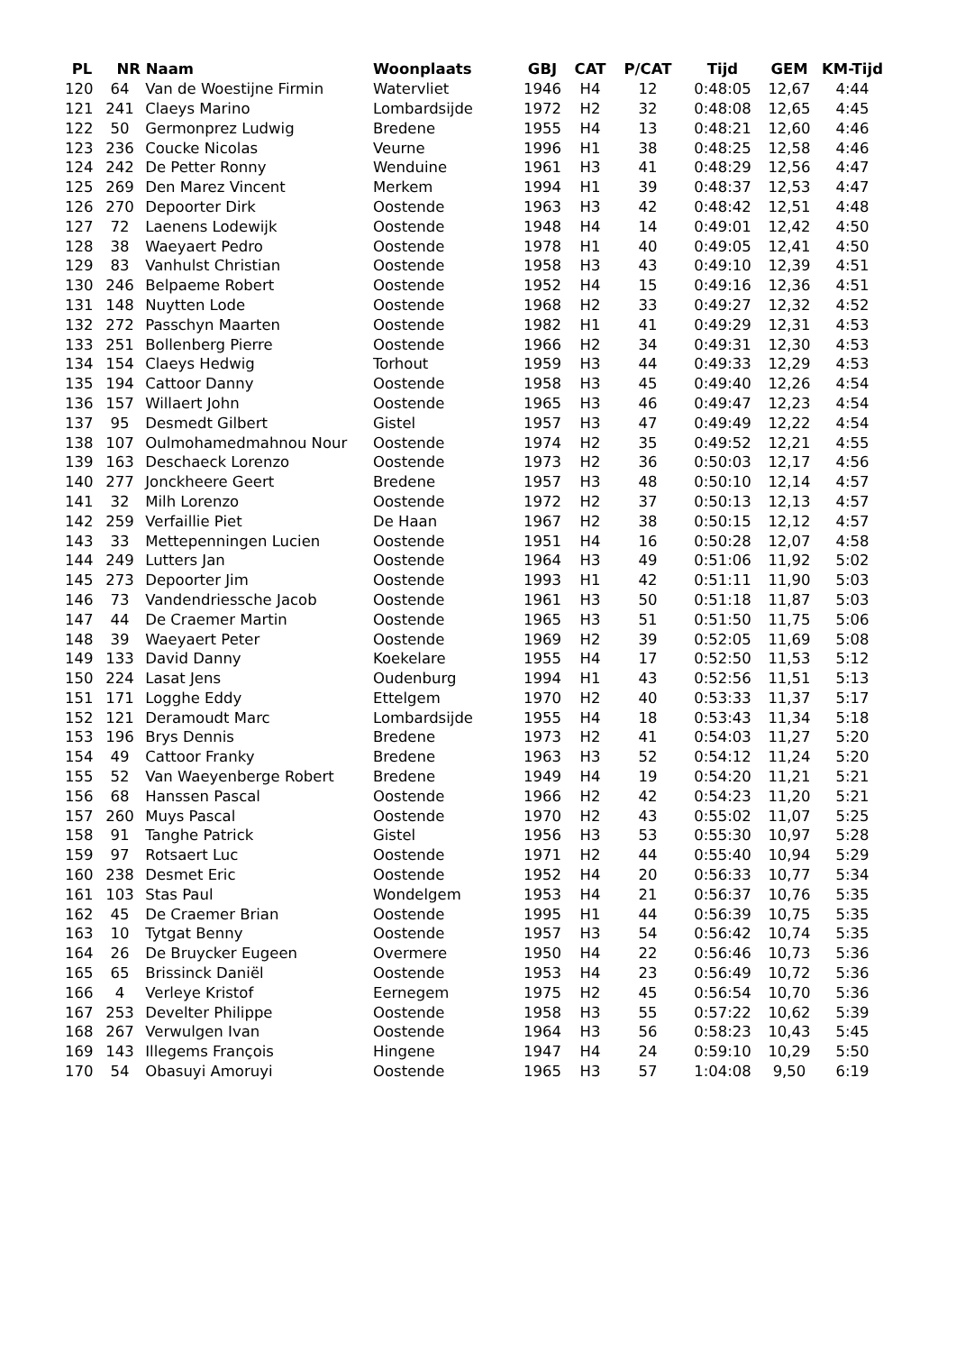| PL | NR | Naam | Woonplaats | GBJ | CAT | P/CAT | Tijd | GEM | KM-Tijd |
| --- | --- | --- | --- | --- | --- | --- | --- | --- | --- |
| 120 | 64 | Van de Woestijne Firmin | Watervliet | 1946 | H4 | 12 | 0:48:05 | 12,67 | 4:44 |
| 121 | 241 | Claeys Marino | Lombardsijde | 1972 | H2 | 32 | 0:48:08 | 12,65 | 4:45 |
| 122 | 50 | Germonprez Ludwig | Bredene | 1955 | H4 | 13 | 0:48:21 | 12,60 | 4:46 |
| 123 | 236 | Coucke Nicolas | Veurne | 1996 | H1 | 38 | 0:48:25 | 12,58 | 4:46 |
| 124 | 242 | De Petter Ronny | Wenduine | 1961 | H3 | 41 | 0:48:29 | 12,56 | 4:47 |
| 125 | 269 | Den Marez Vincent | Merkem | 1994 | H1 | 39 | 0:48:37 | 12,53 | 4:47 |
| 126 | 270 | Depoorter Dirk | Oostende | 1963 | H3 | 42 | 0:48:42 | 12,51 | 4:48 |
| 127 | 72 | Laenens Lodewijk | Oostende | 1948 | H4 | 14 | 0:49:01 | 12,42 | 4:50 |
| 128 | 38 | Waeyaert Pedro | Oostende | 1978 | H1 | 40 | 0:49:05 | 12,41 | 4:50 |
| 129 | 83 | Vanhulst Christian | Oostende | 1958 | H3 | 43 | 0:49:10 | 12,39 | 4:51 |
| 130 | 246 | Belpaeme Robert | Oostende | 1952 | H4 | 15 | 0:49:16 | 12,36 | 4:51 |
| 131 | 148 | Nuytten Lode | Oostende | 1968 | H2 | 33 | 0:49:27 | 12,32 | 4:52 |
| 132 | 272 | Passchyn Maarten | Oostende | 1982 | H1 | 41 | 0:49:29 | 12,31 | 4:53 |
| 133 | 251 | Bollenberg Pierre | Oostende | 1966 | H2 | 34 | 0:49:31 | 12,30 | 4:53 |
| 134 | 154 | Claeys Hedwig | Torhout | 1959 | H3 | 44 | 0:49:33 | 12,29 | 4:53 |
| 135 | 194 | Cattoor Danny | Oostende | 1958 | H3 | 45 | 0:49:40 | 12,26 | 4:54 |
| 136 | 157 | Willaert John | Oostende | 1965 | H3 | 46 | 0:49:47 | 12,23 | 4:54 |
| 137 | 95 | Desmedt Gilbert | Gistel | 1957 | H3 | 47 | 0:49:49 | 12,22 | 4:54 |
| 138 | 107 | Oulmohamedmahnou Nour | Oostende | 1974 | H2 | 35 | 0:49:52 | 12,21 | 4:55 |
| 139 | 163 | Deschaeck Lorenzo | Oostende | 1973 | H2 | 36 | 0:50:03 | 12,17 | 4:56 |
| 140 | 277 | Jonckheere Geert | Bredene | 1957 | H3 | 48 | 0:50:10 | 12,14 | 4:57 |
| 141 | 32 | Milh Lorenzo | Oostende | 1972 | H2 | 37 | 0:50:13 | 12,13 | 4:57 |
| 142 | 259 | Verfaillie Piet | De Haan | 1967 | H2 | 38 | 0:50:15 | 12,12 | 4:57 |
| 143 | 33 | Mettepenningen Lucien | Oostende | 1951 | H4 | 16 | 0:50:28 | 12,07 | 4:58 |
| 144 | 249 | Lutters Jan | Oostende | 1964 | H3 | 49 | 0:51:06 | 11,92 | 5:02 |
| 145 | 273 | Depoorter Jim | Oostende | 1993 | H1 | 42 | 0:51:11 | 11,90 | 5:03 |
| 146 | 73 | Vandendriessche Jacob | Oostende | 1961 | H3 | 50 | 0:51:18 | 11,87 | 5:03 |
| 147 | 44 | De Craemer Martin | Oostende | 1965 | H3 | 51 | 0:51:50 | 11,75 | 5:06 |
| 148 | 39 | Waeyaert Peter | Oostende | 1969 | H2 | 39 | 0:52:05 | 11,69 | 5:08 |
| 149 | 133 | David Danny | Koekelare | 1955 | H4 | 17 | 0:52:50 | 11,53 | 5:12 |
| 150 | 224 | Lasat Jens | Oudenburg | 1994 | H1 | 43 | 0:52:56 | 11,51 | 5:13 |
| 151 | 171 | Logghe Eddy | Ettelgem | 1970 | H2 | 40 | 0:53:33 | 11,37 | 5:17 |
| 152 | 121 | Deramoudt Marc | Lombardsijde | 1955 | H4 | 18 | 0:53:43 | 11,34 | 5:18 |
| 153 | 196 | Brys Dennis | Bredene | 1973 | H2 | 41 | 0:54:03 | 11,27 | 5:20 |
| 154 | 49 | Cattoor Franky | Bredene | 1963 | H3 | 52 | 0:54:12 | 11,24 | 5:20 |
| 155 | 52 | Van Waeyenberge Robert | Bredene | 1949 | H4 | 19 | 0:54:20 | 11,21 | 5:21 |
| 156 | 68 | Hanssen Pascal | Oostende | 1966 | H2 | 42 | 0:54:23 | 11,20 | 5:21 |
| 157 | 260 | Muys Pascal | Oostende | 1970 | H2 | 43 | 0:55:02 | 11,07 | 5:25 |
| 158 | 91 | Tanghe Patrick | Gistel | 1956 | H3 | 53 | 0:55:30 | 10,97 | 5:28 |
| 159 | 97 | Rotsaert Luc | Oostende | 1971 | H2 | 44 | 0:55:40 | 10,94 | 5:29 |
| 160 | 238 | Desmet Eric | Oostende | 1952 | H4 | 20 | 0:56:33 | 10,77 | 5:34 |
| 161 | 103 | Stas Paul | Wondelgem | 1953 | H4 | 21 | 0:56:37 | 10,76 | 5:35 |
| 162 | 45 | De Craemer Brian | Oostende | 1995 | H1 | 44 | 0:56:39 | 10,75 | 5:35 |
| 163 | 10 | Tytgat Benny | Oostende | 1957 | H3 | 54 | 0:56:42 | 10,74 | 5:35 |
| 164 | 26 | De Bruycker Eugeen | Overmere | 1950 | H4 | 22 | 0:56:46 | 10,73 | 5:36 |
| 165 | 65 | Brissinck Daniël | Oostende | 1953 | H4 | 23 | 0:56:49 | 10,72 | 5:36 |
| 166 | 4 | Verleye Kristof | Eernegem | 1975 | H2 | 45 | 0:56:54 | 10,70 | 5:36 |
| 167 | 253 | Develter Philippe | Oostende | 1958 | H3 | 55 | 0:57:22 | 10,62 | 5:39 |
| 168 | 267 | Verwulgen Ivan | Oostende | 1964 | H3 | 56 | 0:58:23 | 10,43 | 5:45 |
| 169 | 143 | Illegems François | Hingene | 1947 | H4 | 24 | 0:59:10 | 10,29 | 5:50 |
| 170 | 54 | Obasuyi Amoruyi | Oostende | 1965 | H3 | 57 | 1:04:08 | 9,50 | 6:19 |